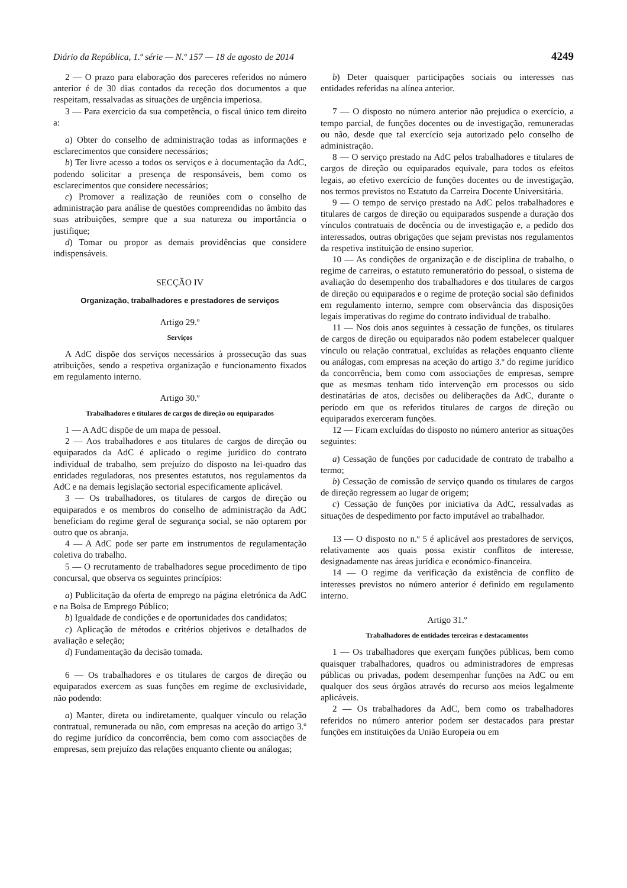Diário da República, 1.ª série — N.º 157 — 18 de agosto de 2014 4249
2 — O prazo para elaboração dos pareceres referidos no número anterior é de 30 dias contados da receção dos documentos a que respeitam, ressalvadas as situações de urgência imperiosa.
3 — Para exercício da sua competência, o fiscal único tem direito a:
a) Obter do conselho de administração todas as informações e esclarecimentos que considere necessários;
b) Ter livre acesso a todos os serviços e à documentação da AdC, podendo solicitar a presença de responsáveis, bem como os esclarecimentos que considere necessários;
c) Promover a realização de reuniões com o conselho de administração para análise de questões compreendidas no âmbito das suas atribuições, sempre que a sua natureza ou importância o justifique;
d) Tomar ou propor as demais providências que considere indispensáveis.
SECÇÃO IV
Organização, trabalhadores e prestadores de serviços
Artigo 29.º
Serviços
A AdC dispõe dos serviços necessários à prossecução das suas atribuições, sendo a respetiva organização e funcionamento fixados em regulamento interno.
Artigo 30.º
Trabalhadores e titulares de cargos de direção ou equiparados
1 — A AdC dispõe de um mapa de pessoal.
2 — Aos trabalhadores e aos titulares de cargos de direção ou equiparados da AdC é aplicado o regime jurídico do contrato individual de trabalho, sem prejuízo do disposto na lei-quadro das entidades reguladoras, nos presentes estatutos, nos regulamentos da AdC e na demais legislação sectorial especificamente aplicável.
3 — Os trabalhadores, os titulares de cargos de direção ou equiparados e os membros do conselho de administração da AdC beneficiam do regime geral de segurança social, se não optarem por outro que os abranja.
4 — A AdC pode ser parte em instrumentos de regulamentação coletiva do trabalho.
5 — O recrutamento de trabalhadores segue procedimento de tipo concursal, que observa os seguintes princípios:
a) Publicitação da oferta de emprego na página eletrónica da AdC e na Bolsa de Emprego Público;
b) Igualdade de condições e de oportunidades dos candidatos;
c) Aplicação de métodos e critérios objetivos e detalhados de avaliação e seleção;
d) Fundamentação da decisão tomada.
6 — Os trabalhadores e os titulares de cargos de direção ou equiparados exercem as suas funções em regime de exclusividade, não podendo:
a) Manter, direta ou indiretamente, qualquer vínculo ou relação contratual, remunerada ou não, com empresas na aceção do artigo 3.º do regime jurídico da concorrência, bem como com associações de empresas, sem prejuízo das relações enquanto cliente ou análogas;
b) Deter quaisquer participações sociais ou interesses nas entidades referidas na alínea anterior.
7 — O disposto no número anterior não prejudica o exercício, a tempo parcial, de funções docentes ou de investigação, remuneradas ou não, desde que tal exercício seja autorizado pelo conselho de administração.
8 — O serviço prestado na AdC pelos trabalhadores e titulares de cargos de direção ou equiparados equivale, para todos os efeitos legais, ao efetivo exercício de funções docentes ou de investigação, nos termos previstos no Estatuto da Carreira Docente Universitária.
9 — O tempo de serviço prestado na AdC pelos trabalhadores e titulares de cargos de direção ou equiparados suspende a duração dos vínculos contratuais de docência ou de investigação e, a pedido dos interessados, outras obrigações que sejam previstas nos regulamentos da respetiva instituição de ensino superior.
10 — As condições de organização e de disciplina de trabalho, o regime de carreiras, o estatuto remuneratório do pessoal, o sistema de avaliação do desempenho dos trabalhadores e dos titulares de cargos de direção ou equiparados e o regime de proteção social são definidos em regulamento interno, sempre com observância das disposições legais imperativas do regime do contrato individual de trabalho.
11 — Nos dois anos seguintes à cessação de funções, os titulares de cargos de direção ou equiparados não podem estabelecer qualquer vínculo ou relação contratual, excluídas as relações enquanto cliente ou análogas, com empresas na aceção do artigo 3.º do regime jurídico da concorrência, bem como com associações de empresas, sempre que as mesmas tenham tido intervenção em processos ou sido destinatárias de atos, decisões ou deliberações da AdC, durante o período em que os referidos titulares de cargos de direção ou equiparados exerceram funções.
12 — Ficam excluídas do disposto no número anterior as situações seguintes:
a) Cessação de funções por caducidade de contrato de trabalho a termo;
b) Cessação de comissão de serviço quando os titulares de cargos de direção regressem ao lugar de origem;
c) Cessação de funções por iniciativa da AdC, ressalvadas as situações de despedimento por facto imputável ao trabalhador.
13 — O disposto no n.º 5 é aplicável aos prestadores de serviços, relativamente aos quais possa existir conflitos de interesse, designadamente nas áreas jurídica e económico-financeira.
14 — O regime da verificação da existência de conflito de interesses previstos no número anterior é definido em regulamento interno.
Artigo 31.º
Trabalhadores de entidades terceiras e destacamentos
1 — Os trabalhadores que exerçam funções públicas, bem como quaisquer trabalhadores, quadros ou administradores de empresas públicas ou privadas, podem desempenhar funções na AdC ou em qualquer dos seus órgãos através do recurso aos meios legalmente aplicáveis.
2 — Os trabalhadores da AdC, bem como os trabalhadores referidos no número anterior podem ser destacados para prestar funções em instituições da União Europeia ou em